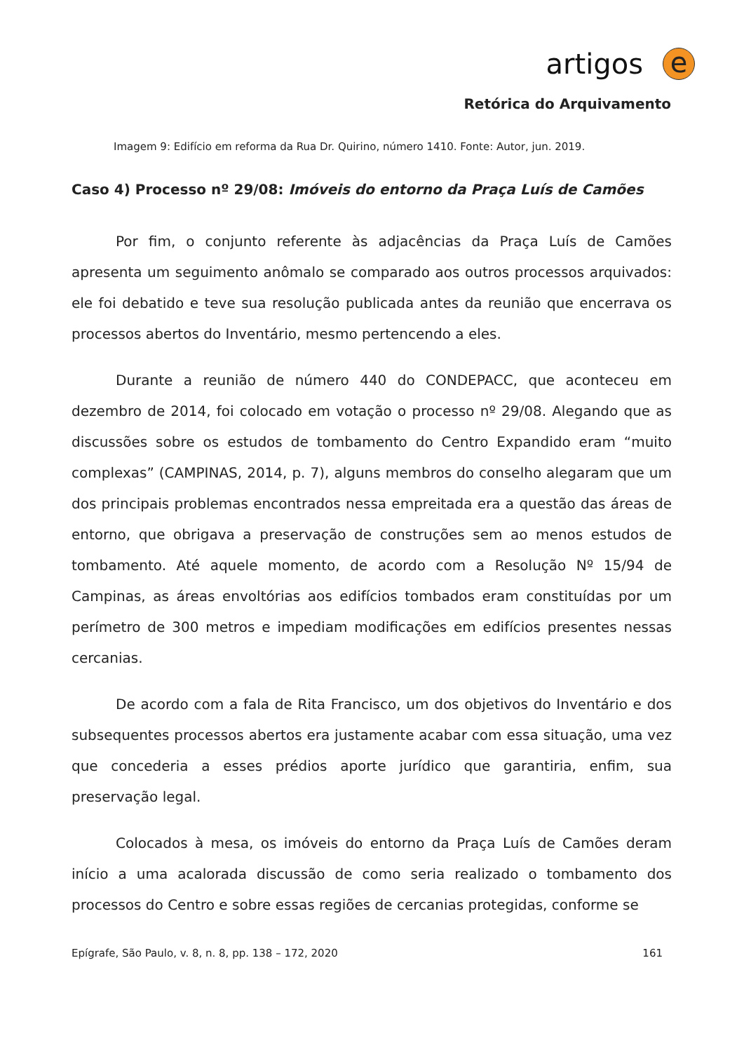artigos
e
Retórica do Arquivamento
Imagem 9: Edifício em reforma da Rua Dr. Quirino, número 1410. Fonte: Autor, jun. 2019.
Caso 4) Processo nº 29/08: Imóveis do entorno da Praça Luís de Camões
Por fim, o conjunto referente às adjacências da Praça Luís de Camões apresenta um seguimento anômalo se comparado aos outros processos arquivados: ele foi debatido e teve sua resolução publicada antes da reunião que encerrava os processos abertos do Inventário, mesmo pertencendo a eles.
Durante a reunião de número 440 do CONDEPACC, que aconteceu em dezembro de 2014, foi colocado em votação o processo nº 29/08. Alegando que as discussões sobre os estudos de tombamento do Centro Expandido eram “muito complexas” (CAMPINAS, 2014, p. 7), alguns membros do conselho alegaram que um dos principais problemas encontrados nessa empreitada era a questão das áreas de entorno, que obrigava a preservação de construções sem ao menos estudos de tombamento. Até aquele momento, de acordo com a Resolução Nº 15/94 de Campinas, as áreas envoltórias aos edifícios tombados eram constituídas por um perímetro de 300 metros e impediam modificações em edifícios presentes nessas cercanias.
De acordo com a fala de Rita Francisco, um dos objetivos do Inventário e dos subsequentes processos abertos era justamente acabar com essa situação, uma vez que concederia a esses prédios aporte jurídico que garantiria, enfim, sua preservação legal.
Colocados à mesa, os imóveis do entorno da Praça Luís de Camões deram início a uma acalorada discussão de como seria realizado o tombamento dos processos do Centro e sobre essas regiões de cercanias protegidas, conforme se
Epígrafe, São Paulo, v. 8, n. 8, pp. 138 – 172, 2020 161